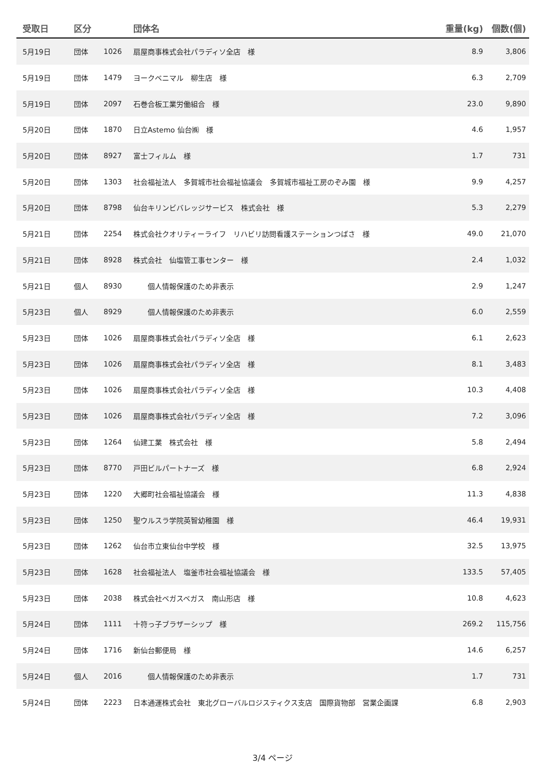| 受取日 | 区分 | | 団体名 | 重量(kg) | 個数(個) |
| --- | --- | --- | --- | --- | --- |
| 5月19日 | 団体 | 1026 | 扇屋商事株式会社パラディソ全店 様 | 8.9 | 3,806 |
| 5月19日 | 団体 | 1479 | ヨークベニマル 柳生店 様 | 6.3 | 2,709 |
| 5月19日 | 団体 | 2097 | 石巻合板工業労働組合 様 | 23.0 | 9,890 |
| 5月20日 | 団体 | 1870 | 日立Astemo 仙台㈱ 様 | 4.6 | 1,957 |
| 5月20日 | 団体 | 8927 | 富士フィルム 様 | 1.7 | 731 |
| 5月20日 | 団体 | 1303 | 社会福祉法人 多賀城市社会福祉協議会 多賀城市福祉工房のぞみ園 様 | 9.9 | 4,257 |
| 5月20日 | 団体 | 8798 | 仙台キリンビバレッジサービス 株式会社 様 | 5.3 | 2,279 |
| 5月21日 | 団体 | 2254 | 株式会社クオリティーライフ リハビリ訪問看護ステーションつばさ 様 | 49.0 | 21,070 |
| 5月21日 | 団体 | 8928 | 株式会社 仙塩管工事センター 様 | 2.4 | 1,032 |
| 5月21日 | 個人 | 8930 | 個人情報保護のため非表示 | 2.9 | 1,247 |
| 5月23日 | 個人 | 8929 | 個人情報保護のため非表示 | 6.0 | 2,559 |
| 5月23日 | 団体 | 1026 | 扇屋商事株式会社パラディソ全店 様 | 6.1 | 2,623 |
| 5月23日 | 団体 | 1026 | 扇屋商事株式会社パラディソ全店 様 | 8.1 | 3,483 |
| 5月23日 | 団体 | 1026 | 扇屋商事株式会社パラディソ全店 様 | 10.3 | 4,408 |
| 5月23日 | 団体 | 1026 | 扇屋商事株式会社パラディソ全店 様 | 7.2 | 3,096 |
| 5月23日 | 団体 | 1264 | 仙建工業 株式会社 様 | 5.8 | 2,494 |
| 5月23日 | 団体 | 8770 | 戸田ビルパートナーズ 様 | 6.8 | 2,924 |
| 5月23日 | 団体 | 1220 | 大郷町社会福祉協議会 様 | 11.3 | 4,838 |
| 5月23日 | 団体 | 1250 | 聖ウルスラ学院英智幼稚園 様 | 46.4 | 19,931 |
| 5月23日 | 団体 | 1262 | 仙台市立東仙台中学校 様 | 32.5 | 13,975 |
| 5月23日 | 団体 | 1628 | 社会福祉法人 塩釜市社会福祉協議会 様 | 133.5 | 57,405 |
| 5月23日 | 団体 | 2038 | 株式会社ベガスベガス 南山形店 様 | 10.8 | 4,623 |
| 5月24日 | 団体 | 1111 | 十符っ子ブラザーシップ 様 | 269.2 | 115,756 |
| 5月24日 | 団体 | 1716 | 新仙台郵便局 様 | 14.6 | 6,257 |
| 5月24日 | 個人 | 2016 | 個人情報保護のため非表示 | 1.7 | 731 |
| 5月24日 | 団体 | 2223 | 日本通運株式会社 東北グローバルロジスティクス支店 国際貨物部 営業企画課 | 6.8 | 2,903 |
3/4 ページ